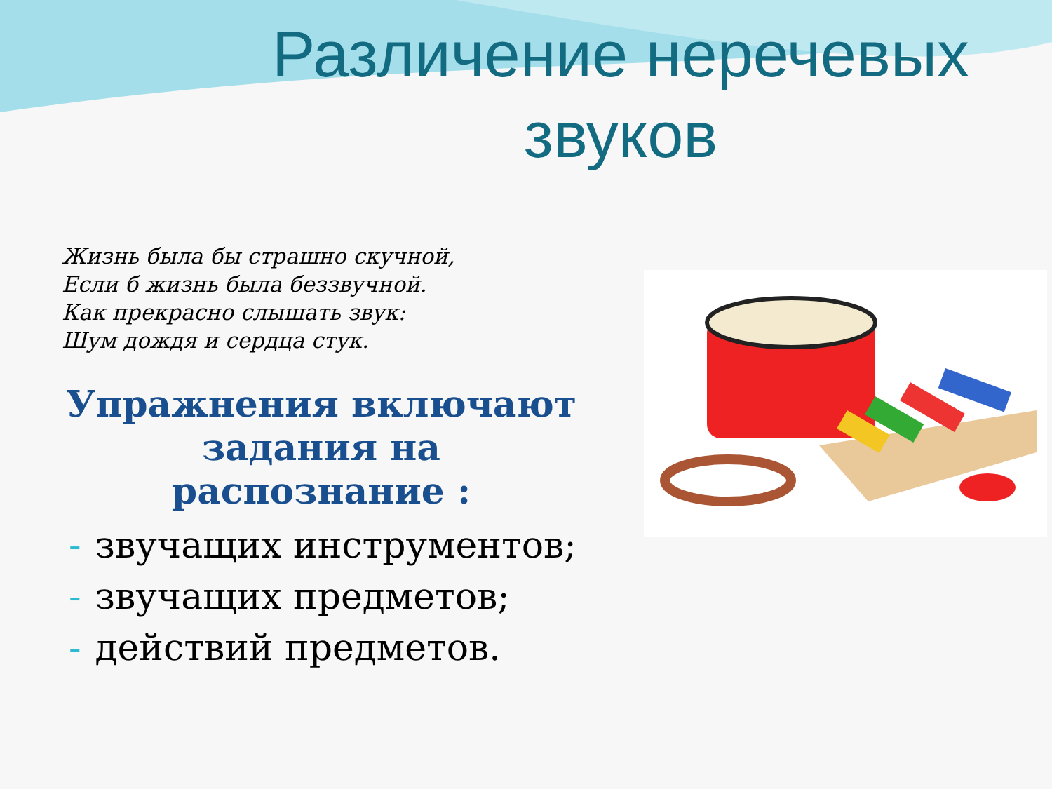Различение неречевых звуков
Жизнь была бы страшно скучной,
Если б жизнь была беззвучной.
Как прекрасно слышать звук:
Шум дождя и сердца стук.
Упражнения включают
задания на
распознание :
- звучащих инструментов;
- звучащих предметов;
- действий предметов.